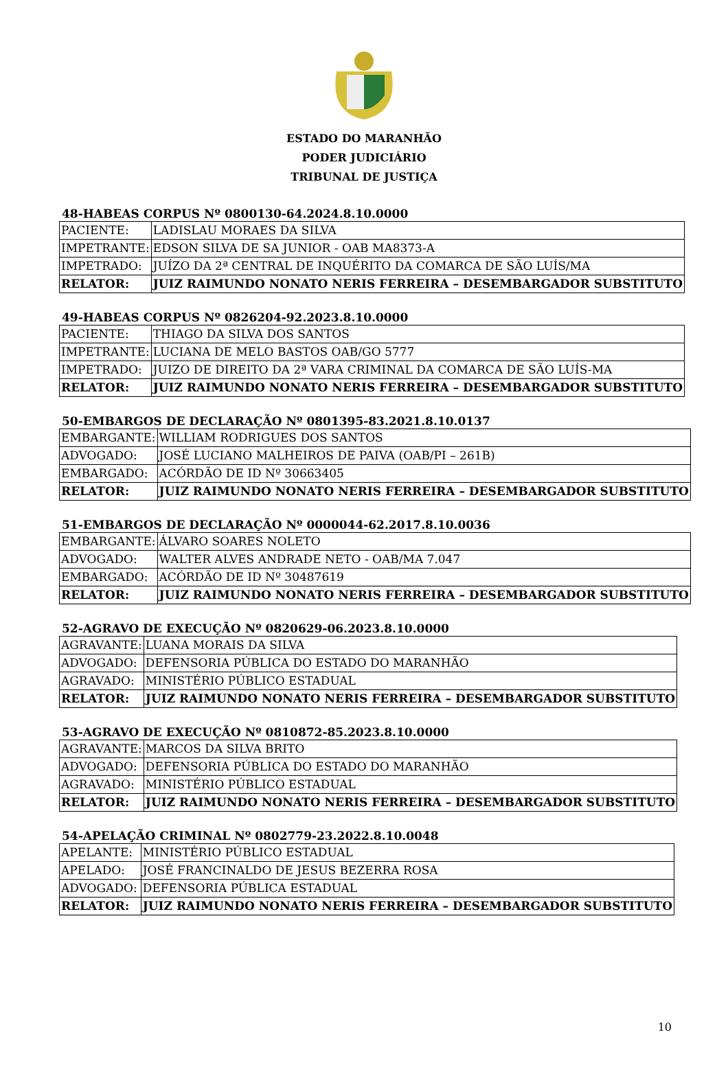ESTADO DO MARANHÃO
PODER JUDICIÁRIO
TRIBUNAL DE JUSTIÇA
48-HABEAS CORPUS Nº 0800130-64.2024.8.10.0000
| PACIENTE: | LADISLAU MORAES DA SILVA |
| IMPETRANTE: | EDSON SILVA DE SA JUNIOR - OAB MA8373-A |
| IMPETRADO: | JUÍZO DA 2ª CENTRAL DE INQUÉRITO DA COMARCA DE SÃO LUÍS/MA |
| RELATOR: | JUIZ RAIMUNDO NONATO NERIS FERREIRA – DESEMBARGADOR SUBSTITUTO |
49-HABEAS CORPUS Nº 0826204-92.2023.8.10.0000
| PACIENTE: | THIAGO DA SILVA DOS SANTOS |
| IMPETRANTE: | LUCIANA DE MELO BASTOS OAB/GO 5777 |
| IMPETRADO: | JUIZO DE DIREITO DA 2ª VARA CRIMINAL DA COMARCA DE SÃO LUÍS-MA |
| RELATOR: | JUIZ RAIMUNDO NONATO NERIS FERREIRA – DESEMBARGADOR SUBSTITUTO |
50-EMBARGOS DE DECLARAÇÃO Nº 0801395-83.2021.8.10.0137
| EMBARGANTE: | WILLIAM RODRIGUES DOS SANTOS |
| ADVOGADO: | JOSÉ LUCIANO MALHEIROS DE PAIVA (OAB/PI – 261B) |
| EMBARGADO: | ACÓRDÃO DE ID Nº 30663405 |
| RELATOR: | JUIZ RAIMUNDO NONATO NERIS FERREIRA – DESEMBARGADOR SUBSTITUTO |
51-EMBARGOS DE DECLARAÇÃO Nº 0000044-62.2017.8.10.0036
| EMBARGANTE: | ÁLVARO SOARES NOLETO |
| ADVOGADO: | WALTER ALVES ANDRADE NETO - OAB/MA 7.047 |
| EMBARGADO: | ACÓRDÃO DE ID Nº 30487619 |
| RELATOR: | JUIZ RAIMUNDO NONATO NERIS FERREIRA – DESEMBARGADOR SUBSTITUTO |
52-AGRAVO DE EXECUÇÃO Nº 0820629-06.2023.8.10.0000
| AGRAVANTE: | LUANA MORAIS DA SILVA |
| ADVOGADO: | DEFENSORIA PÚBLICA DO ESTADO DO MARANHÃO |
| AGRAVADO: | MINISTÉRIO PÚBLICO ESTADUAL |
| RELATOR: | JUIZ RAIMUNDO NONATO NERIS FERREIRA – DESEMBARGADOR SUBSTITUTO |
53-AGRAVO DE EXECUÇÃO Nº 0810872-85.2023.8.10.0000
| AGRAVANTE: | MARCOS DA SILVA BRITO |
| ADVOGADO: | DEFENSORIA PÚBLICA DO ESTADO DO MARANHÃO |
| AGRAVADO: | MINISTÉRIO PÚBLICO ESTADUAL |
| RELATOR: | JUIZ RAIMUNDO NONATO NERIS FERREIRA – DESEMBARGADOR SUBSTITUTO |
54-APELAÇÃO CRIMINAL Nº 0802779-23.2022.8.10.0048
| APELANTE: | MINISTÉRIO PÚBLICO ESTADUAL |
| APELADO: | JOSÉ FRANCINALDO DE JESUS BEZERRA ROSA |
| ADVOGADO: | DEFENSORIA PÚBLICA ESTADUAL |
| RELATOR: | JUIZ RAIMUNDO NONATO NERIS FERREIRA – DESEMBARGADOR SUBSTITUTO |
10